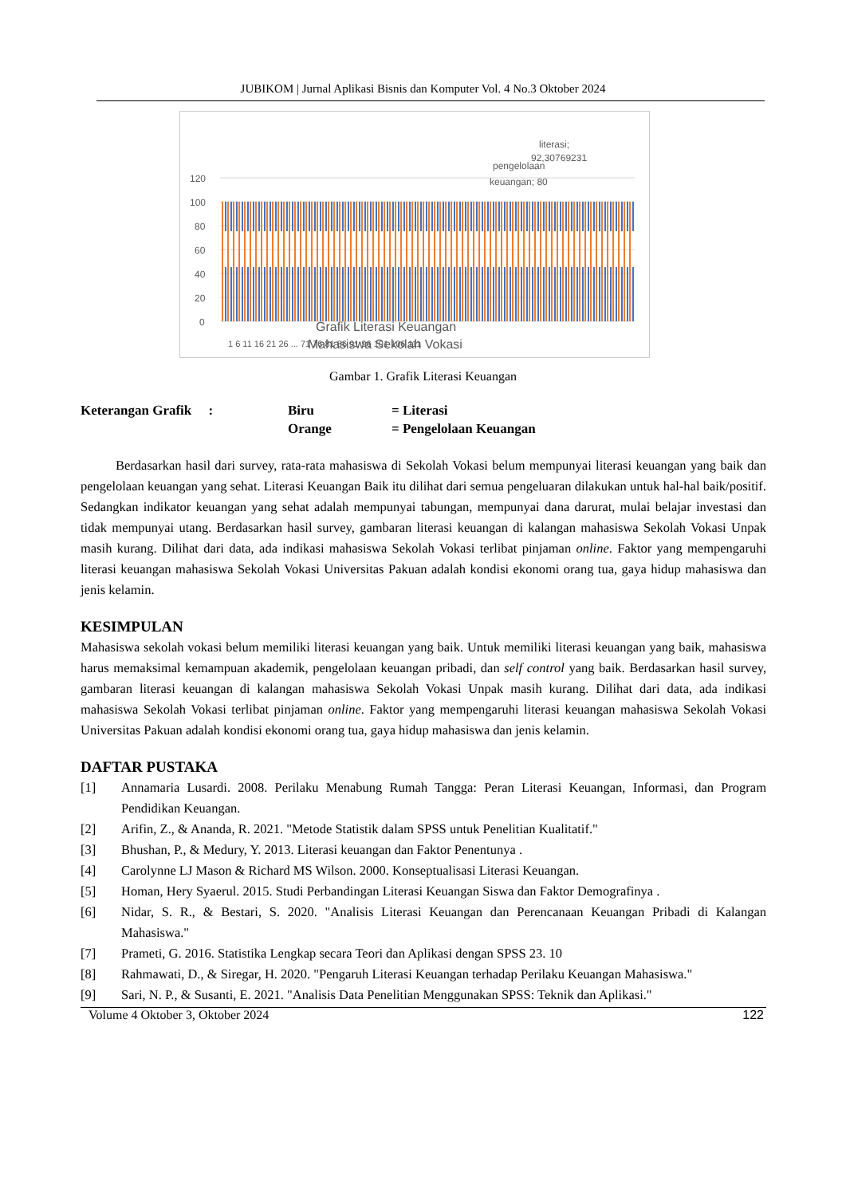JUBIKOM | Jurnal Aplikasi Bisnis dan Komputer Vol. 4 No.3 Oktober 2024
120
100
80
60
40
20
0
literasi;
92,30769231
pengelolaan
keuangan; 80
Grafik Literasi Keuangan
Mahasiswa Sekolah Vokasi
1 6 11 16 21 26 ... 71 76 81 86 91 96 101 106 111
Gambar 1. Grafik Literasi Keuangan
Keterangan Grafik :
Biru
= Literasi
Orange
= Pengelolaan Keuangan
Berdasarkan hasil dari survey, rata-rata mahasiswa di Sekolah Vokasi belum mempunyai literasi keuangan yang baik dan pengelolaan keuangan yang sehat. Literasi Keuangan Baik itu dilihat dari semua pengeluaran dilakukan untuk hal-hal baik/positif. Sedangkan indikator keuangan yang sehat adalah mempunyai tabungan, mempunyai dana darurat, mulai belajar investasi dan tidak mempunyai utang. Berdasarkan hasil survey, gambaran literasi keuangan di kalangan mahasiswa Sekolah Vokasi Unpak masih kurang. Dilihat dari data, ada indikasi mahasiswa Sekolah Vokasi terlibat pinjaman online. Faktor yang mempengaruhi literasi keuangan mahasiswa Sekolah Vokasi Universitas Pakuan adalah kondisi ekonomi orang tua, gaya hidup mahasiswa dan jenis kelamin.
KESIMPULAN
Mahasiswa sekolah vokasi belum memiliki literasi keuangan yang baik. Untuk memiliki literasi keuangan yang baik, mahasiswa harus memaksimal kemampuan akademik, pengelolaan keuangan pribadi, dan self control yang baik. Berdasarkan hasil survey, gambaran literasi keuangan di kalangan mahasiswa Sekolah Vokasi Unpak masih kurang. Dilihat dari data, ada indikasi mahasiswa Sekolah Vokasi terlibat pinjaman online. Faktor yang mempengaruhi literasi keuangan mahasiswa Sekolah Vokasi Universitas Pakuan adalah kondisi ekonomi orang tua, gaya hidup mahasiswa dan jenis kelamin.
DAFTAR PUSTAKA
[1] Annamaria Lusardi. 2008. Perilaku Menabung Rumah Tangga: Peran Literasi Keuangan, Informasi, dan Program Pendidikan Keuangan.
[2] Arifin, Z., & Ananda, R. 2021. "Metode Statistik dalam SPSS untuk Penelitian Kualitatif."
[3] Bhushan, P., & Medury, Y. 2013. Literasi keuangan dan Faktor Penentunya .
[4] Carolynne LJ Mason & Richard MS Wilson. 2000. Konseptualisasi Literasi Keuangan.
[5] Homan, Hery Syaerul. 2015. Studi Perbandingan Literasi Keuangan Siswa dan Faktor Demografinya .
[6] Nidar, S. R., & Bestari, S. 2020. "Analisis Literasi Keuangan dan Perencanaan Keuangan Pribadi di Kalangan Mahasiswa."
[7] Prameti, G. 2016. Statistika Lengkap secara Teori dan Aplikasi dengan SPSS 23. 10
[8] Rahmawati, D., & Siregar, H. 2020. "Pengaruh Literasi Keuangan terhadap Perilaku Keuangan Mahasiswa."
[9] Sari, N. P., & Susanti, E. 2021. "Analisis Data Penelitian Menggunakan SPSS: Teknik dan Aplikasi."
Volume 4 Oktober 3, Oktober 2024 122